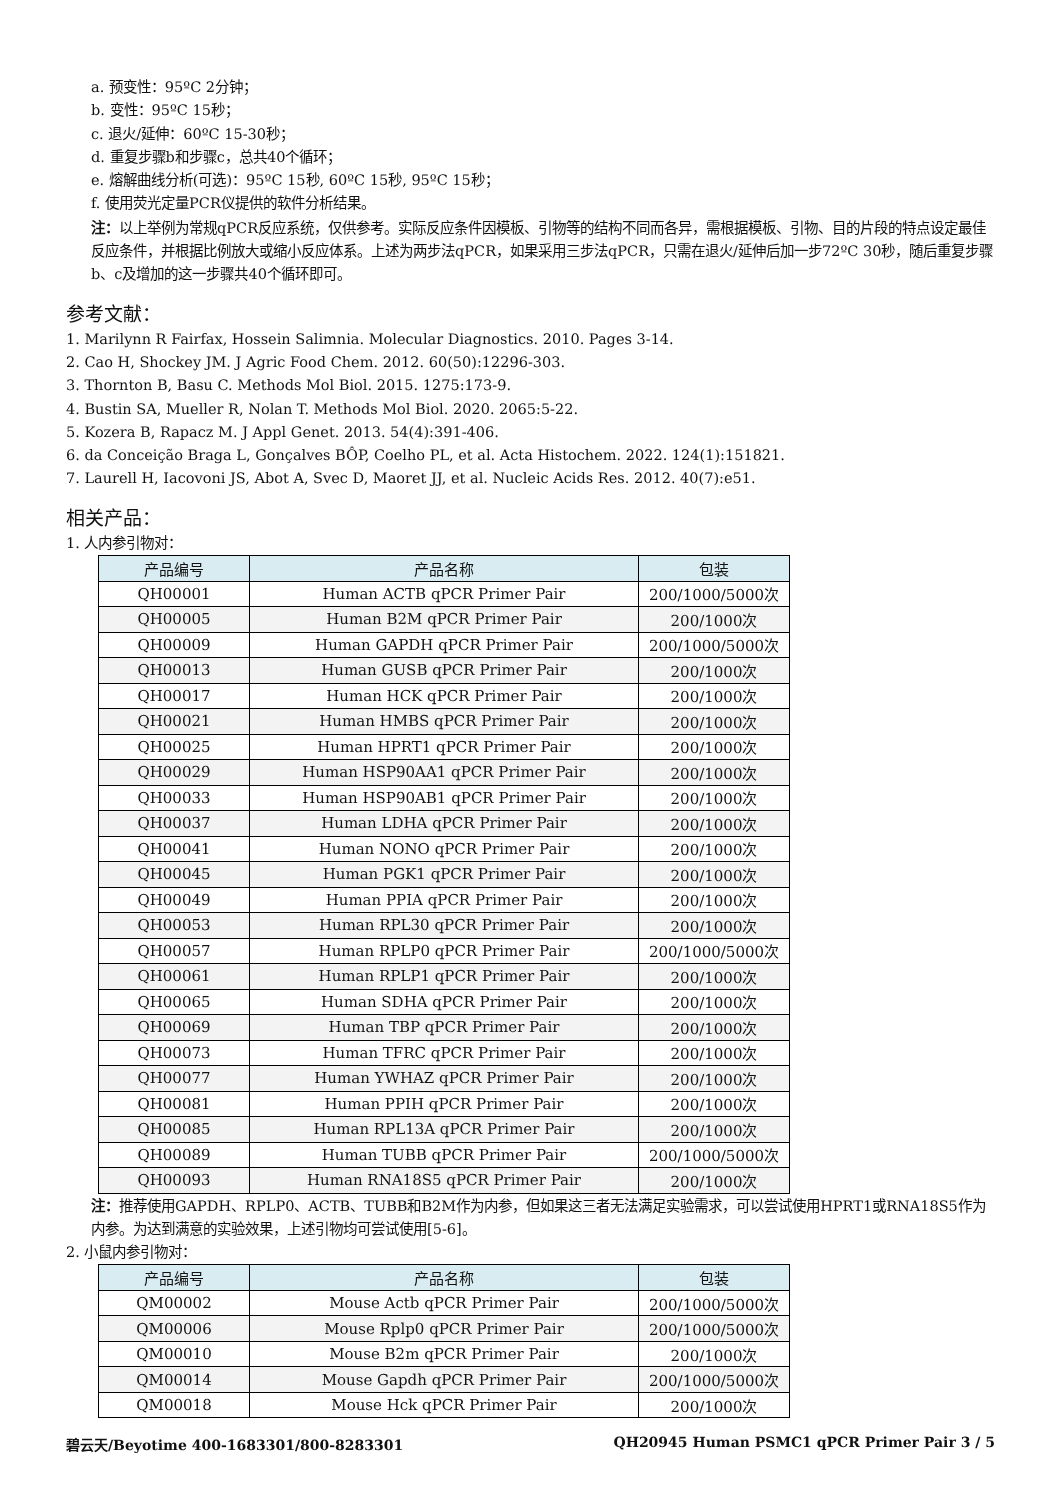a. 预变性：95ºC 2分钟；
b. 变性：95ºC 15秒；
c. 退火/延伸：60ºC 15-30秒；
d. 重复步骤b和步骤c，总共40个循环；
e. 熔解曲线分析(可选)：95ºC 15秒, 60ºC 15秒, 95ºC 15秒；
f. 使用荧光定量PCR仪提供的软件分析结果。
注：以上举例为常规qPCR反应系统，仅供参考。实际反应条件因模板、引物等的结构不同而各异，需根据模板、引物、目的片段的特点设定最佳反应条件，并根据比例放大或缩小反应体系。上述为两步法qPCR，如果采用三步法qPCR，只需在退火/延伸后加一步72ºC 30秒，随后重复步骤b、c及增加的这一步骤共40个循环即可。
参考文献：
1. Marilynn R Fairfax, Hossein Salimnia. Molecular Diagnostics. 2010. Pages 3-14.
2. Cao H, Shockey JM. J Agric Food Chem. 2012. 60(50):12296-303.
3. Thornton B, Basu C. Methods Mol Biol. 2015. 1275:173-9.
4. Bustin SA, Mueller R, Nolan T. Methods Mol Biol. 2020. 2065:5-22.
5. Kozera B, Rapacz M. J Appl Genet. 2013. 54(4):391-406.
6. da Conceição Braga L, Gonçalves BÔP, Coelho PL, et al. Acta Histochem. 2022. 124(1):151821.
7. Laurell H, Iacovoni JS, Abot A, Svec D, Maoret JJ, et al. Nucleic Acids Res. 2012. 40(7):e51.
相关产品：
1. 人内参引物对：
| 产品编号 | 产品名称 | 包装 |
| --- | --- | --- |
| QH00001 | Human ACTB qPCR Primer Pair | 200/1000/5000次 |
| QH00005 | Human B2M qPCR Primer Pair | 200/1000次 |
| QH00009 | Human GAPDH qPCR Primer Pair | 200/1000/5000次 |
| QH00013 | Human GUSB qPCR Primer Pair | 200/1000次 |
| QH00017 | Human HCK qPCR Primer Pair | 200/1000次 |
| QH00021 | Human HMBS qPCR Primer Pair | 200/1000次 |
| QH00025 | Human HPRT1 qPCR Primer Pair | 200/1000次 |
| QH00029 | Human HSP90AA1 qPCR Primer Pair | 200/1000次 |
| QH00033 | Human HSP90AB1 qPCR Primer Pair | 200/1000次 |
| QH00037 | Human LDHA qPCR Primer Pair | 200/1000次 |
| QH00041 | Human NONO qPCR Primer Pair | 200/1000次 |
| QH00045 | Human PGK1 qPCR Primer Pair | 200/1000次 |
| QH00049 | Human PPIA qPCR Primer Pair | 200/1000次 |
| QH00053 | Human RPL30 qPCR Primer Pair | 200/1000次 |
| QH00057 | Human RPLP0 qPCR Primer Pair | 200/1000/5000次 |
| QH00061 | Human RPLP1 qPCR Primer Pair | 200/1000次 |
| QH00065 | Human SDHA qPCR Primer Pair | 200/1000次 |
| QH00069 | Human TBP qPCR Primer Pair | 200/1000次 |
| QH00073 | Human TFRC qPCR Primer Pair | 200/1000次 |
| QH00077 | Human YWHAZ qPCR Primer Pair | 200/1000次 |
| QH00081 | Human PPIH qPCR Primer Pair | 200/1000次 |
| QH00085 | Human RPL13A qPCR Primer Pair | 200/1000次 |
| QH00089 | Human TUBB qPCR Primer Pair | 200/1000/5000次 |
| QH00093 | Human RNA18S5 qPCR Primer Pair | 200/1000次 |
注：推荐使用GAPDH、RPLP0、ACTB、TUBB和B2M作为内参，但如果这三者无法满足实验需求，可以尝试使用HPRT1或RNA18S5作为内参。为达到满意的实验效果，上述引物均可尝试使用[5-6]。
2. 小鼠内参引物对：
| 产品编号 | 产品名称 | 包装 |
| --- | --- | --- |
| QM00002 | Mouse Actb qPCR Primer Pair | 200/1000/5000次 |
| QM00006 | Mouse Rplp0 qPCR Primer Pair | 200/1000/5000次 |
| QM00010 | Mouse B2m qPCR Primer Pair | 200/1000次 |
| QM00014 | Mouse Gapdh qPCR Primer Pair | 200/1000/5000次 |
| QM00018 | Mouse Hck qPCR Primer Pair | 200/1000次 |
碧云天/Beyotime 400-1683301/800-8283301 QH20945 Human PSMC1 qPCR Primer Pair 3 / 5